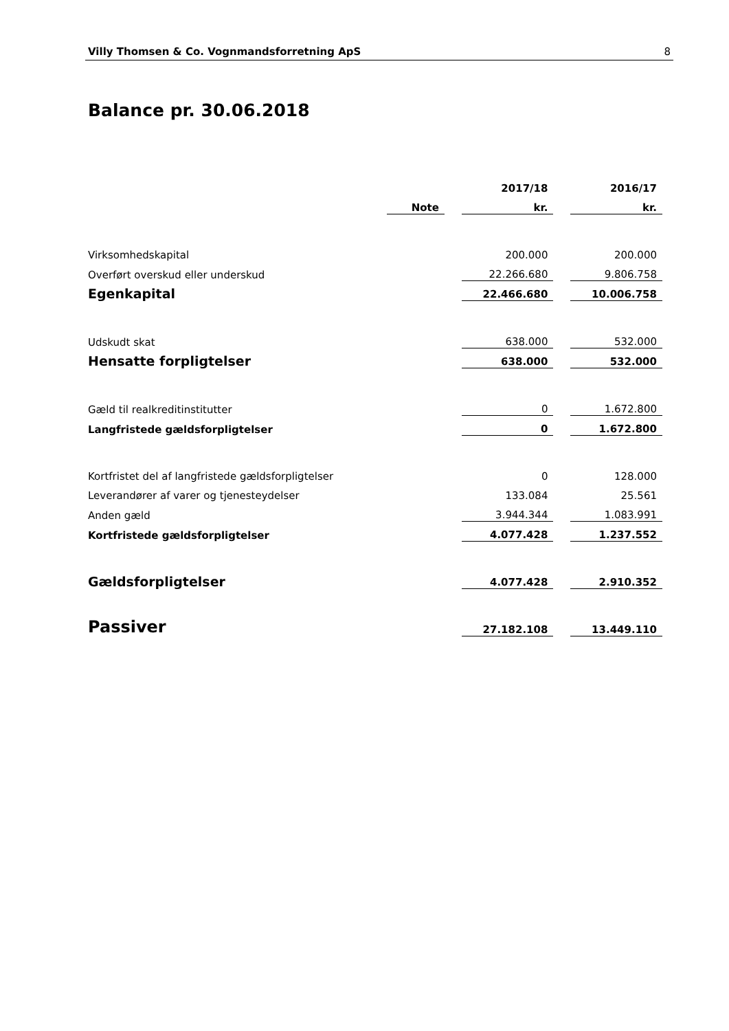Villy Thomsen & Co. Vognmandsforretning ApS 8
Balance pr. 30.06.2018
| | | | 2017/18 | | 2016/17 |
| --- | --- | --- | --- | --- | --- |
| | Note | | kr. | | kr. |
| Virksomhedskapital | | | 200.000 | | 200.000 |
| Overført overskud eller underskud | | | 22.266.680 | | 9.806.758 |
| Egenkapital | | | 22.466.680 | | 10.006.758 |
| Udskudt skat | | | 638.000 | | 532.000 |
| Hensatte forpligtelser | | | 638.000 | | 532.000 |
| Gæld til realkreditinstitutter | | | 0 | | 1.672.800 |
| Langfristede gældsforpligtelser | | | 0 | | 1.672.800 |
| Kortfristet del af langfristede gældsforpligtelser | | | 0 | | 128.000 |
| Leverandører af varer og tjenesteydelser | | | 133.084 | | 25.561 |
| Anden gæld | | | 3.944.344 | | 1.083.991 |
| Kortfristede gældsforpligtelser | | | 4.077.428 | | 1.237.552 |
| Gældsforpligtelser | | | 4.077.428 | | 2.910.352 |
| Passiver | | | 27.182.108 | | 13.449.110 |